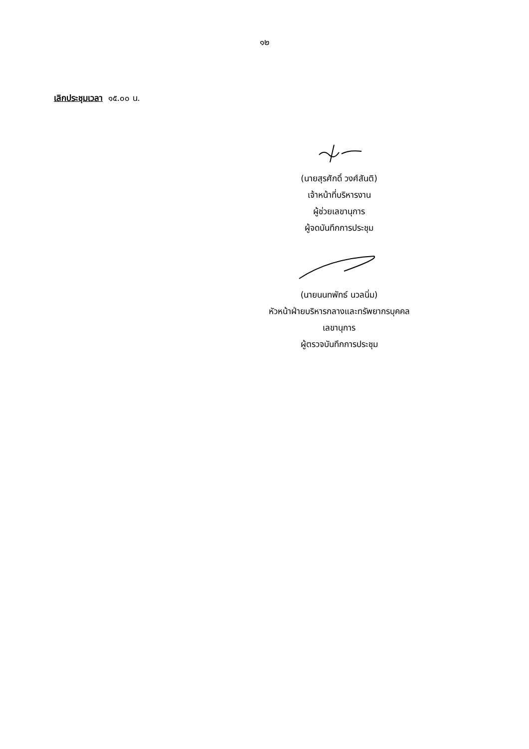๑๒
เลิกประชุมเวลา ๑๕.๐๐ น.
(นายสุรศักดิ์ วงศ์สันติ)
เจ้าหน้าที่บริหารงาน
ผู้ช่วยเลขานุการ
ผู้จดบันทึกการประชุม
(นายนนทพัทธ์ นวลนิ่ม)
หัวหน้าฝ่ายบริหารกลางและทรัพยากรบุคคล
เลขานุการ
ผู้ตรวจบันทึกการประชุม